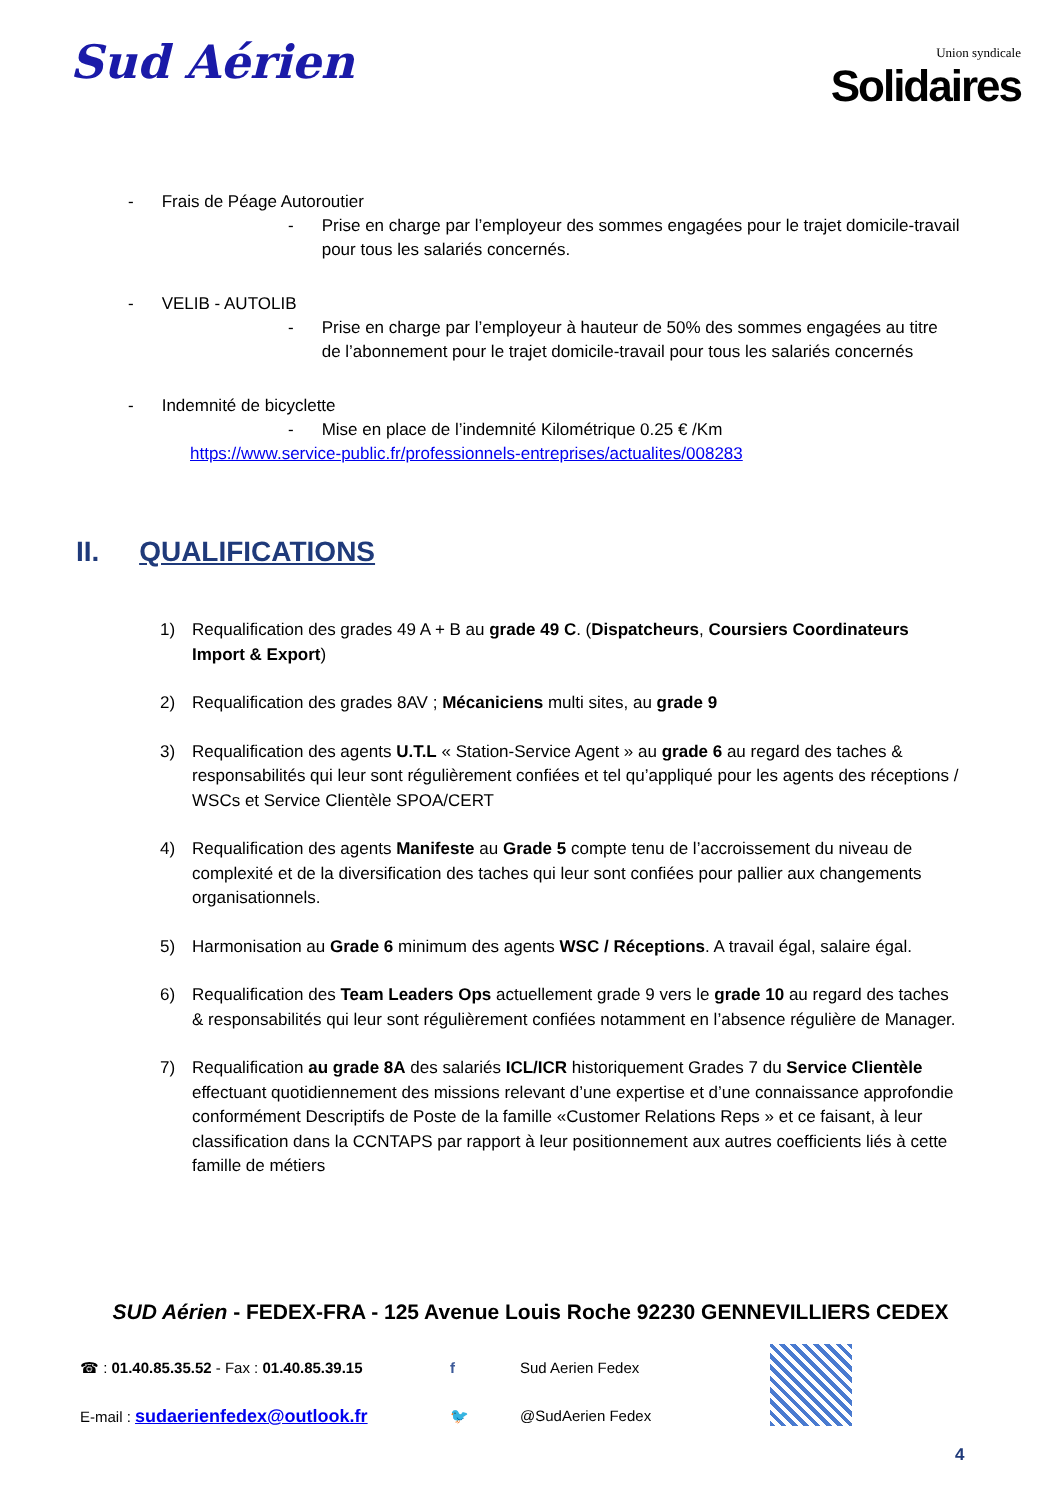Sud Aérien
Union syndicale
Solidaires
- Frais de Péage Autoroutier
- Prise en charge par l’employeur des sommes engagées pour le trajet domicile-travail pour tous les salariés concernés.
- VELIB - AUTOLIB
- Prise en charge par l’employeur à hauteur de 50% des sommes engagées au titre de l’abonnement pour le trajet domicile-travail pour tous les salariés concernés
- Indemnité de bicyclette
- Mise en place de l’indemnité Kilométrique 0.25 € /Km
https://www.service-public.fr/professionnels-entreprises/actualites/008283
II. QUALIFICATIONS
1) Requalification des grades 49 A + B au grade 49 C. (Dispatcheurs, Coursiers Coordinateurs Import & Export)
2) Requalification des grades 8AV ; Mécaniciens multi sites, au grade 9
3) Requalification des agents U.T.L « Station-Service Agent » au grade 6 au regard des taches & responsabilités qui leur sont régulièrement confiées et tel qu’appliqué pour les agents des réceptions / WSCs et Service Clientèle SPOA/CERT
4) Requalification des agents Manifeste au Grade 5 compte tenu de l’accroissement du niveau de complexité et de la diversification des taches qui leur sont confiées pour pallier aux changements organisationnels.
5) Harmonisation au Grade 6 minimum des agents WSC / Réceptions. A travail égal, salaire égal.
6) Requalification des Team Leaders Ops actuellement grade 9 vers le grade 10 au regard des taches & responsabilités qui leur sont régulièrement confiées notamment en l’absence régulière de Manager.
7) Requalification au grade 8A des salariés ICL/ICR historiquement Grades 7 du Service Clientèle effectuant quotidiennement des missions relevant d’une expertise et d’une connaissance approfondie conformément Descriptifs de Poste de la famille «Customer Relations Reps » et ce faisant, à leur classification dans la CCNTAPS par rapport à leur positionnement aux autres coefficients liés à cette famille de métiers
SUD Aérien - FEDEX-FRA - 125 Avenue Louis Roche 92230 GENNEVILLIERS CEDEX
☎ : 01.40.85.35.52 - Fax : 01.40.85.39.15
E-mail : sudaerienfedex@outlook.fr
f
🐦
Sud Aerien Fedex
@SudAerien Fedex
4